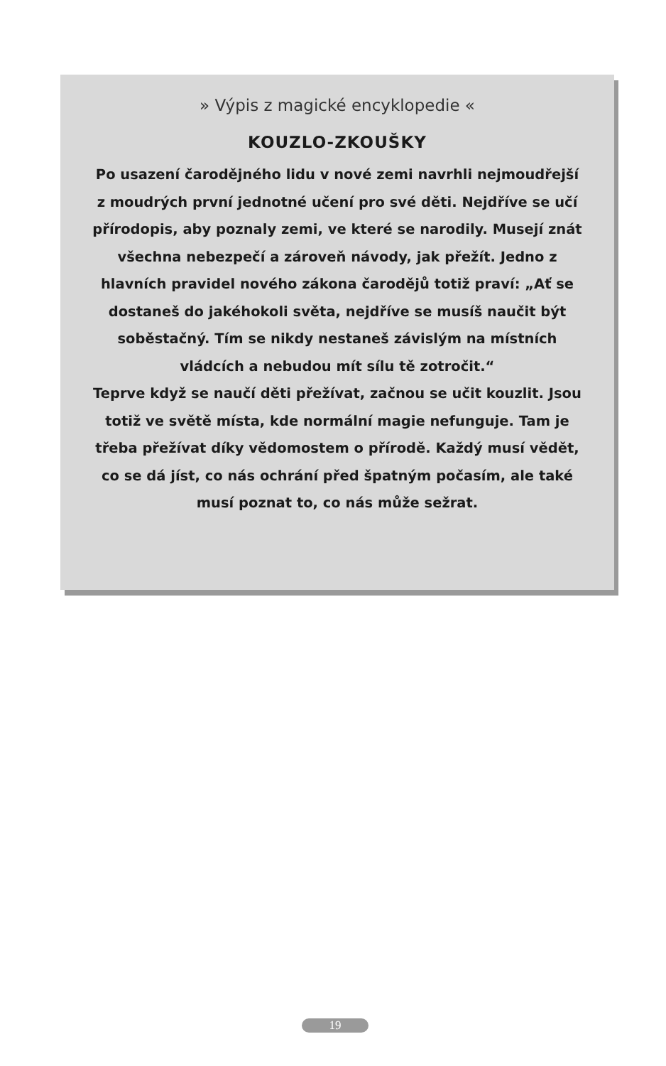» Výpis z magické encyklopedie «
KOUZLO-ZKOUŠKY
Po usazení čarodějného lidu v nové zemi navrhli nejmoudřejší z moudrých první jednotné učení pro své děti. Nejdříve se učí přírodopis, aby poznaly zemi, ve které se narodily. Musejí znát všechna nebezpečí a zároveň návody, jak přežít. Jedno z hlavních pravidel nového zákona čarodějů totiž praví: „Ať se dostaneš do jakéhokoli světa, nejdříve se musíš naučit být soběstačný. Tím se nikdy nestaneš závislým na místních vládcích a nebudou mít sílu tě zotročit.“
Teprve když se naučí děti přežívat, začnou se učit kouzlit. Jsou totiž ve světě místa, kde normální magie nefunguje. Tam je třeba přežívat díky vědomostem o přírodě. Každý musí vědět, co se dá jíst, co nás ochrání před špatným počasím, ale také musí poznat to, co nás může sežrat.
19